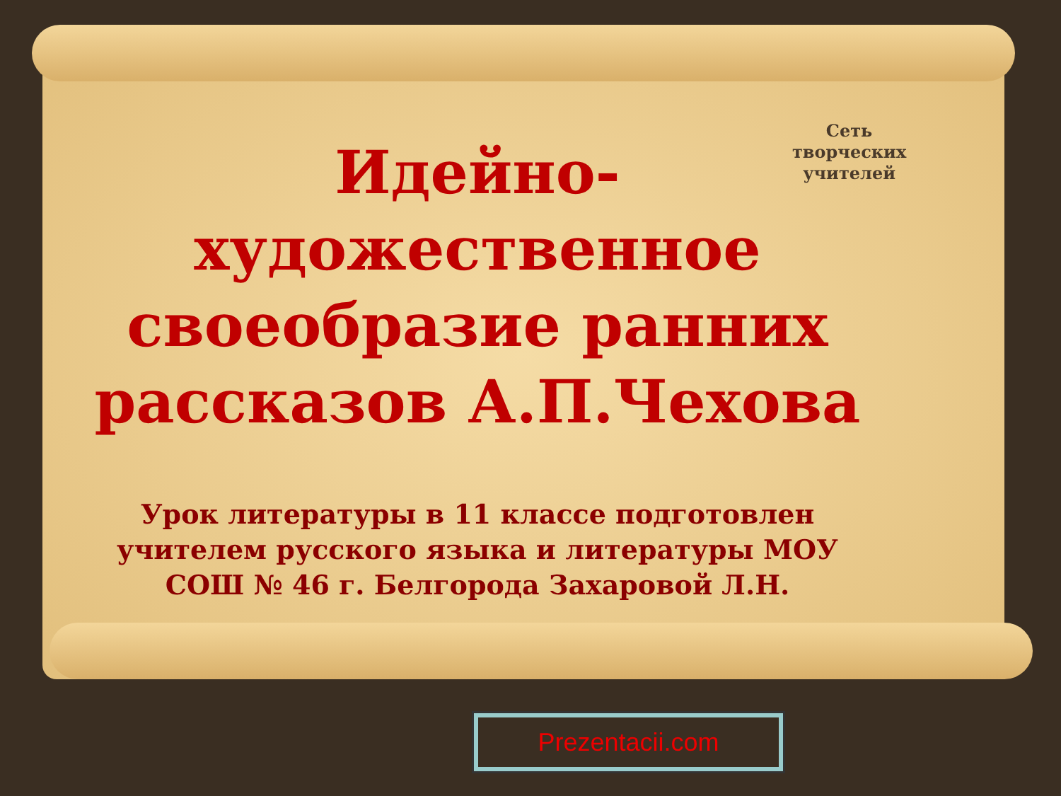Сеть
творческих
учителей
Идейно-
художественное
своеобразие ранних
рассказов А.П.Чехова
Урок литературы в 11 классе подготовлен
учителем русского языка и литературы МОУ
СОШ № 46 г. Белгорода Захаровой Л.Н.
Prezentacii.com